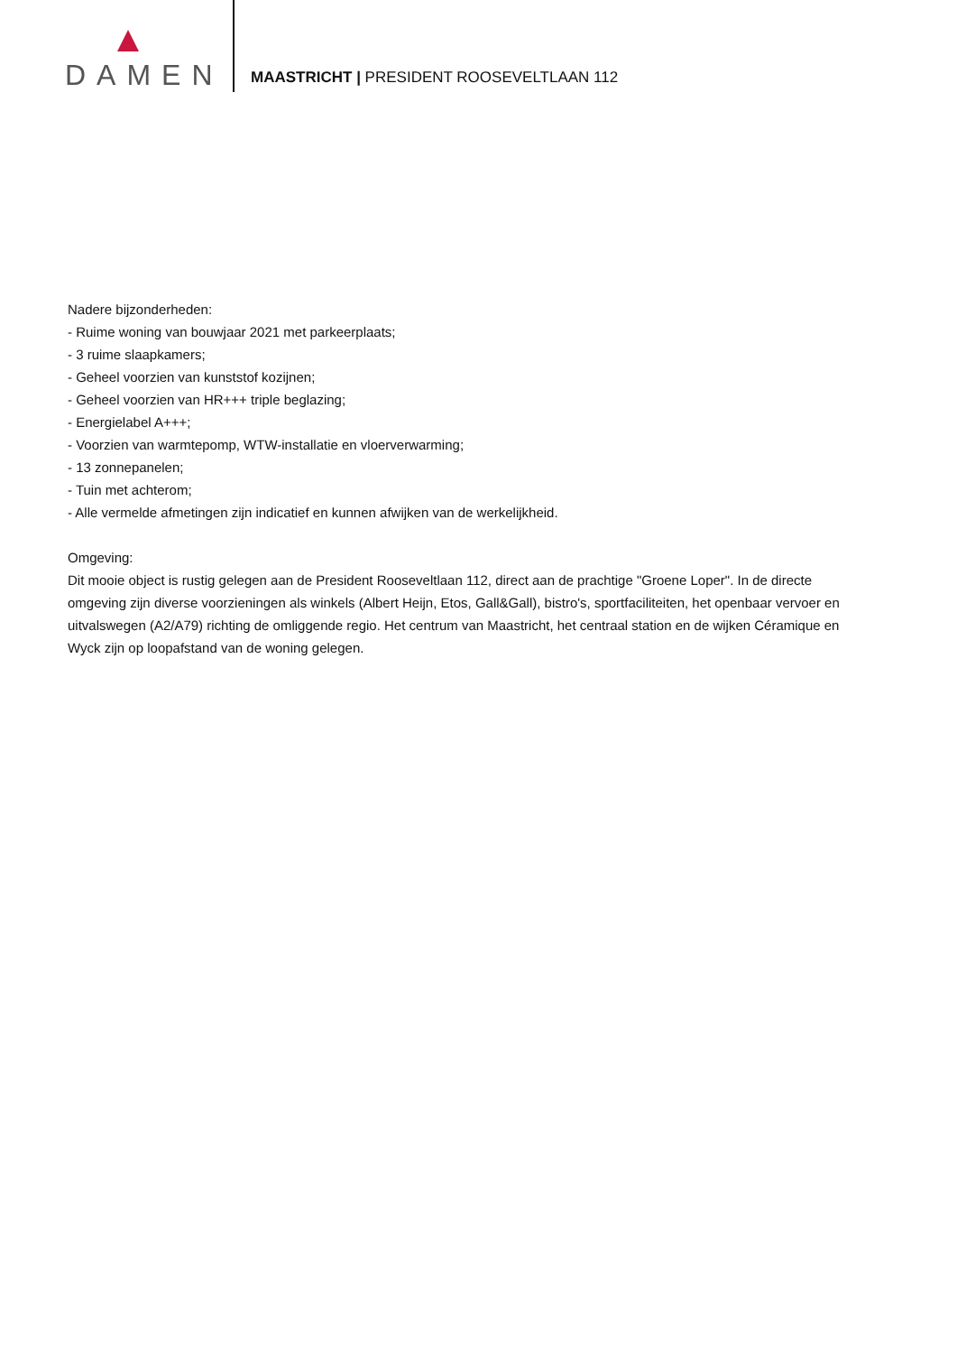DAMEN
MAASTRICHT | PRESIDENT ROOSEVELTLAAN 112
Nadere bijzonderheden:
- Ruime woning van bouwjaar 2021 met parkeerplaats;
- 3 ruime slaapkamers;
- Geheel voorzien van kunststof kozijnen;
- Geheel voorzien van HR+++ triple beglazing;
- Energielabel A+++;
- Voorzien van warmtepomp, WTW-installatie en vloerverwarming;
- 13 zonnepanelen;
- Tuin met achterom;
- Alle vermelde afmetingen zijn indicatief en kunnen afwijken van de werkelijkheid.
Omgeving:
Dit mooie object is rustig gelegen aan de President Rooseveltlaan 112, direct aan de prachtige "Groene Loper". In de directe omgeving zijn diverse voorzieningen als winkels (Albert Heijn, Etos, Gall&Gall), bistro's, sportfaciliteiten, het openbaar vervoer en uitvalswegen (A2/A79) richting de omliggende regio. Het centrum van Maastricht, het centraal station en de wijken Céramique en Wyck zijn op loopafstand van de woning gelegen.